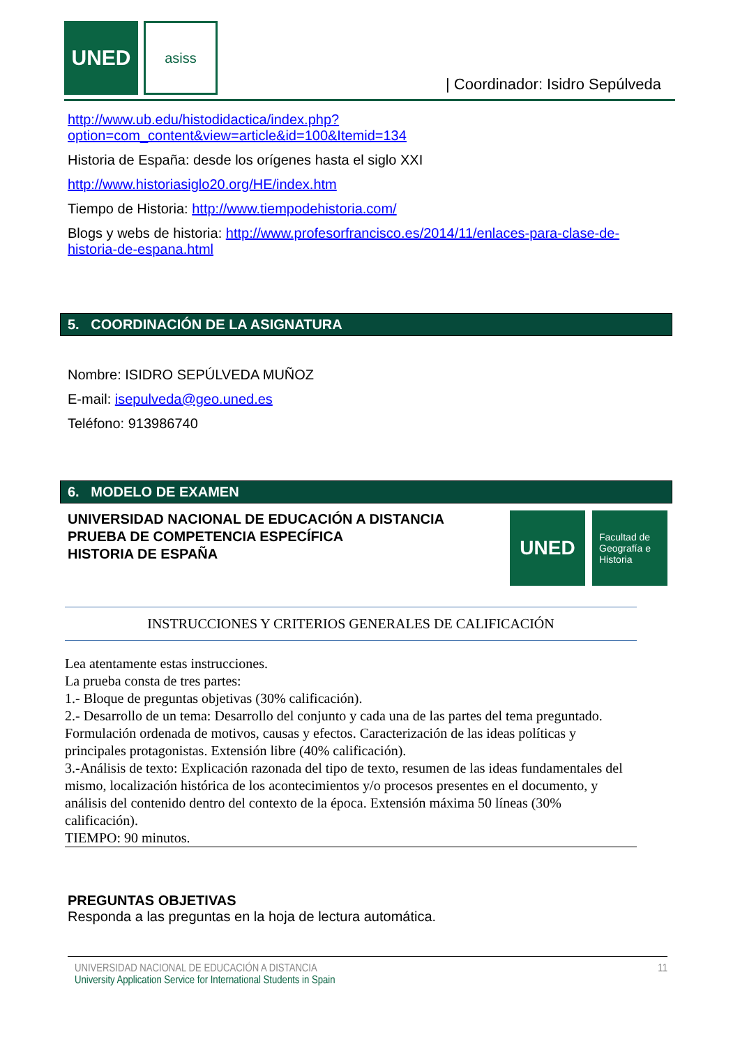UNED asiss
| Coordinador: Isidro Sepúlveda
http://www.ub.edu/histodidactica/index.php?option=com_content&view=article&id=100&Itemid=134
Historia de España: desde los orígenes hasta el siglo XXI
http://www.historiasiglo20.org/HE/index.htm
Tiempo de Historia: http://www.tiempodehistoria.com/
Blogs y webs de historia: http://www.profesorfrancisco.es/2014/11/enlaces-para-clase-de-historia-de-espana.html
5. COORDINACIÓN DE LA ASIGNATURA
Nombre: ISIDRO SEPÚLVEDA MUÑOZ
E-mail: isepulveda@geo.uned.es
Teléfono: 913986740
6. MODELO DE EXAMEN
UNIVERSIDAD NACIONAL DE EDUCACIÓN A DISTANCIA
PRUEBA DE COMPETENCIA ESPECÍFICA
HISTORIA DE ESPAÑA
UNED
Facultad de Geografía e Historia
INSTRUCCIONES Y CRITERIOS GENERALES DE CALIFICACIÓN
Lea atentamente estas instrucciones.
La prueba consta de tres partes:
1.- Bloque de preguntas objetivas (30% calificación).
2.- Desarrollo de un tema: Desarrollo del conjunto y cada una de las partes del tema preguntado. Formulación ordenada de motivos, causas y efectos. Caracterización de las ideas políticas y principales protagonistas. Extensión libre (40% calificación).
3.-Análisis de texto: Explicación razonada del tipo de texto, resumen de las ideas fundamentales del mismo, localización histórica de los acontecimientos y/o procesos presentes en el documento, y análisis del contenido dentro del contexto de la época. Extensión máxima 50 líneas (30% calificación).
TIEMPO: 90 minutos.
PREGUNTAS OBJETIVAS
Responda a las preguntas en la hoja de lectura automática.
UNIVERSIDAD NACIONAL DE EDUCACIÓN A DISTANCIA
University Application Service for International Students in Spain
11